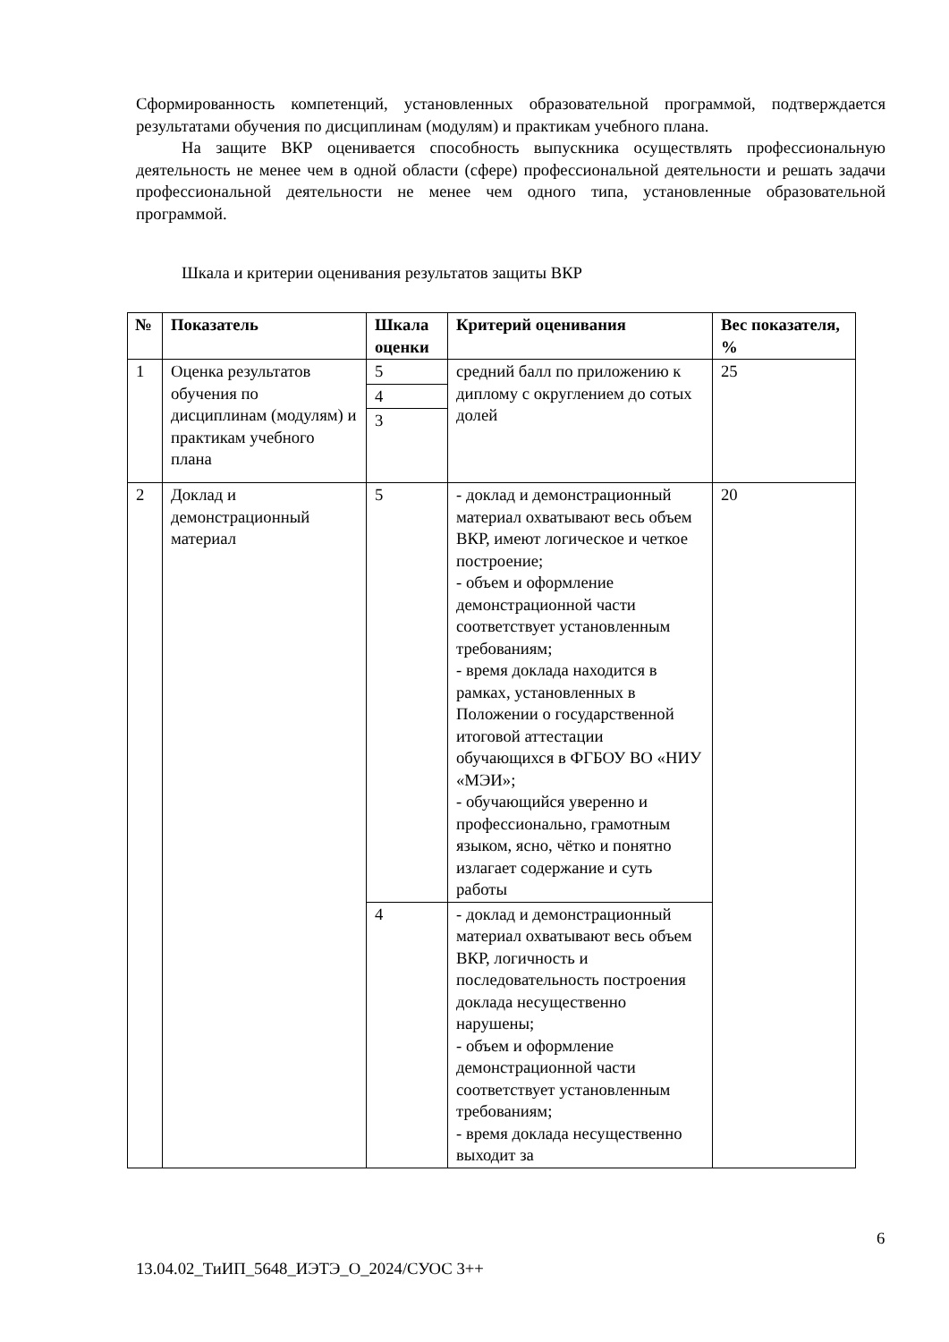Сформированность компетенций, установленных образовательной программой, подтверждается результатами обучения по дисциплинам (модулям) и практикам учебного плана.
На защите ВКР оценивается способность выпускника осуществлять профессиональную деятельность не менее чем в одной области (сфере) профессиональной деятельности и решать задачи профессиональной деятельности не менее чем одного типа, установленные образовательной программой.
Шкала и критерии оценивания результатов защиты ВКР
| № | Показатель | Шкала оценки | Критерий оценивания | Вес показателя, % |
| --- | --- | --- | --- | --- |
| 1 | Оценка результатов обучения по дисциплинам (модулям) и практикам учебного плана | 5 | средний балл по приложению к диплому с округлением до сотых долей | 25 |
| | | 4 | | |
| | | 3 | | |
| 2 | Доклад и демонстрационный материал | 5 | - доклад и демонстрационный материал охватывают весь объем ВКР, имеют логическое и четкое построение; - объем и оформление демонстрационной части соответствует установленным требованиям; - время доклада находится в рамках, установленных в Положении о государственной итоговой аттестации обучающихся в ФГБОУ ВО «НИУ «МЭИ»; - обучающийся уверенно и профессионально, грамотным языком, ясно, чётко и понятно излагает содержание и суть работы | 20 |
| | | 4 | - доклад и демонстрационный материал охватывают весь объем ВКР, логичность и последовательность построения доклада несущественно нарушены; - объем и оформление демонстрационной части соответствует установленным требованиям; - время доклада несущественно выходит за | |
6
13.04.02_ТиИП_5648_ИЭТЭ_О_2024/СУОС 3++